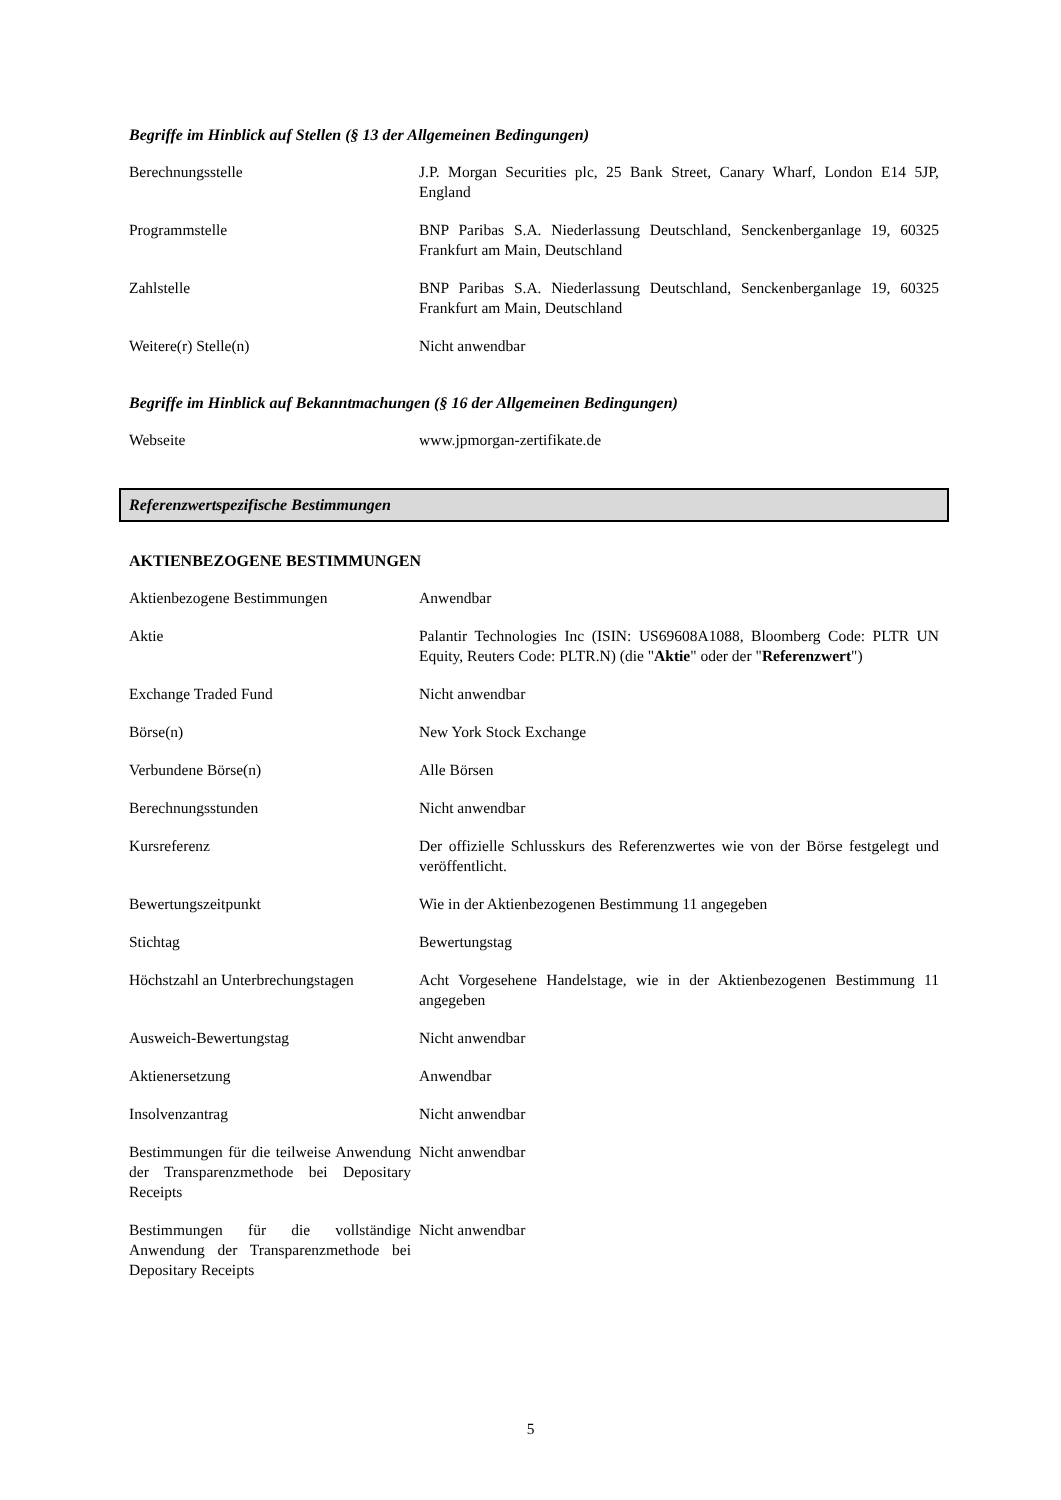Begriffe im Hinblick auf Stellen (§ 13 der Allgemeinen Bedingungen)
| Berechnungsstelle | J.P. Morgan Securities plc, 25 Bank Street, Canary Wharf, London E14 5JP, England |
| Programmstelle | BNP Paribas S.A. Niederlassung Deutschland, Senckenberganlage 19, 60325 Frankfurt am Main, Deutschland |
| Zahlstelle | BNP Paribas S.A. Niederlassung Deutschland, Senckenberganlage 19, 60325 Frankfurt am Main, Deutschland |
| Weitere(r) Stelle(n) | Nicht anwendbar |
Begriffe im Hinblick auf Bekanntmachungen (§ 16 der Allgemeinen Bedingungen)
| Webseite | www.jpmorgan-zertifikate.de |
Referenzwertspezifische Bestimmungen
AKTIENBEZOGENE BESTIMMUNGEN
| Aktienbezogene Bestimmungen | Anwendbar |
| Aktie | Palantir Technologies Inc (ISIN: US69608A1088, Bloomberg Code: PLTR UN Equity, Reuters Code: PLTR.N) (die " Aktie " oder der " Referenzwert ") |
| Exchange Traded Fund | Nicht anwendbar |
| Börse(n) | New York Stock Exchange |
| Verbundene Börse(n) | Alle Börsen |
| Berechnungsstunden | Nicht anwendbar |
| Kursreferenz | Der offizielle Schlusskurs des Referenzwertes wie von der Börse festgelegt und veröffentlicht. |
| Bewertungszeitpunkt | Wie in der Aktienbezogenen Bestimmung 11 angegeben |
| Stichtag | Bewertungstag |
| Höchstzahl an Unterbrechungstagen | Acht Vorgesehene Handelstage, wie in der Aktienbezogenen Bestimmung 11 angegeben |
| Ausweich-Bewertungstag | Nicht anwendbar |
| Aktienersetzung | Anwendbar |
| Insolvenzantrag | Nicht anwendbar |
| Bestimmungen für die teilweise Anwendung der Transparenzmethode bei Depositary Receipts | Nicht anwendbar |
| Bestimmungen für die vollständige Anwendung der Transparenzmethode bei Depositary Receipts | Nicht anwendbar |
5